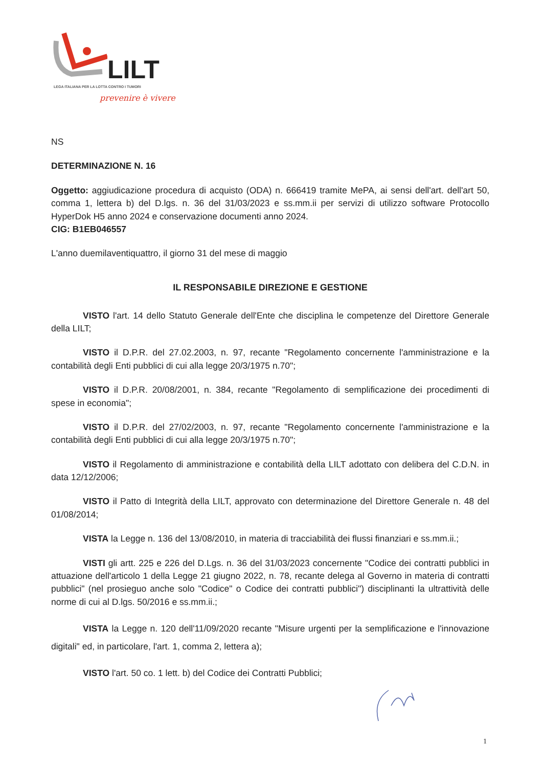LILT
LEGA ITALIANA PER LA LOTTA CONTRO I TUMORI
prevenire è vivere
NS
DETERMINAZIONE N. 16
Oggetto: aggiudicazione procedura di acquisto (ODA) n. 666419 tramite MePA, ai sensi dell'art. dell'art 50, comma 1, lettera b) del D.lgs. n. 36 del 31/03/2023 e ss.mm.ii per servizi di utilizzo software Protocollo HyperDok H5 anno 2024 e conservazione documenti anno 2024.
CIG: B1EB046557
L'anno duemilaventiquattro, il giorno 31 del mese di maggio
IL RESPONSABILE DIREZIONE E GESTIONE
VISTO l'art. 14 dello Statuto Generale dell'Ente che disciplina le competenze del Direttore Generale della LILT;
VISTO il D.P.R. del 27.02.2003, n. 97, recante "Regolamento concernente l'amministrazione e la contabilità degli Enti pubblici di cui alla legge 20/3/1975 n.70";
VISTO il D.P.R. 20/08/2001, n. 384, recante "Regolamento di semplificazione dei procedimenti di spese in economia";
VISTO il D.P.R. del 27/02/2003, n. 97, recante "Regolamento concernente l'amministrazione e la contabilità degli Enti pubblici di cui alla legge 20/3/1975 n.70";
VISTO il Regolamento di amministrazione e contabilità della LILT adottato con delibera del C.D.N. in data 12/12/2006;
VISTO il Patto di Integrità della LILT, approvato con determinazione del Direttore Generale n. 48 del 01/08/2014;
VISTA la Legge n. 136 del 13/08/2010, in materia di tracciabilità dei flussi finanziari e ss.mm.ii.;
VISTI gli artt. 225 e 226 del D.Lgs. n. 36 del 31/03/2023 concernente "Codice dei contratti pubblici in attuazione dell'articolo 1 della Legge 21 giugno 2022, n. 78, recante delega al Governo in materia di contratti pubblici" (nel prosieguo anche solo "Codice" o Codice dei contratti pubblici") disciplinanti la ultrattività delle norme di cui al D.lgs. 50/2016 e ss.mm.ii.;
VISTA la Legge n. 120 dell'11/09/2020 recante "Misure urgenti per la semplificazione e l'innovazione digitali" ed, in particolare, l'art. 1, comma 2, lettera a);
VISTO l'art. 50 co. 1 lett. b) del Codice dei Contratti Pubblici;
1